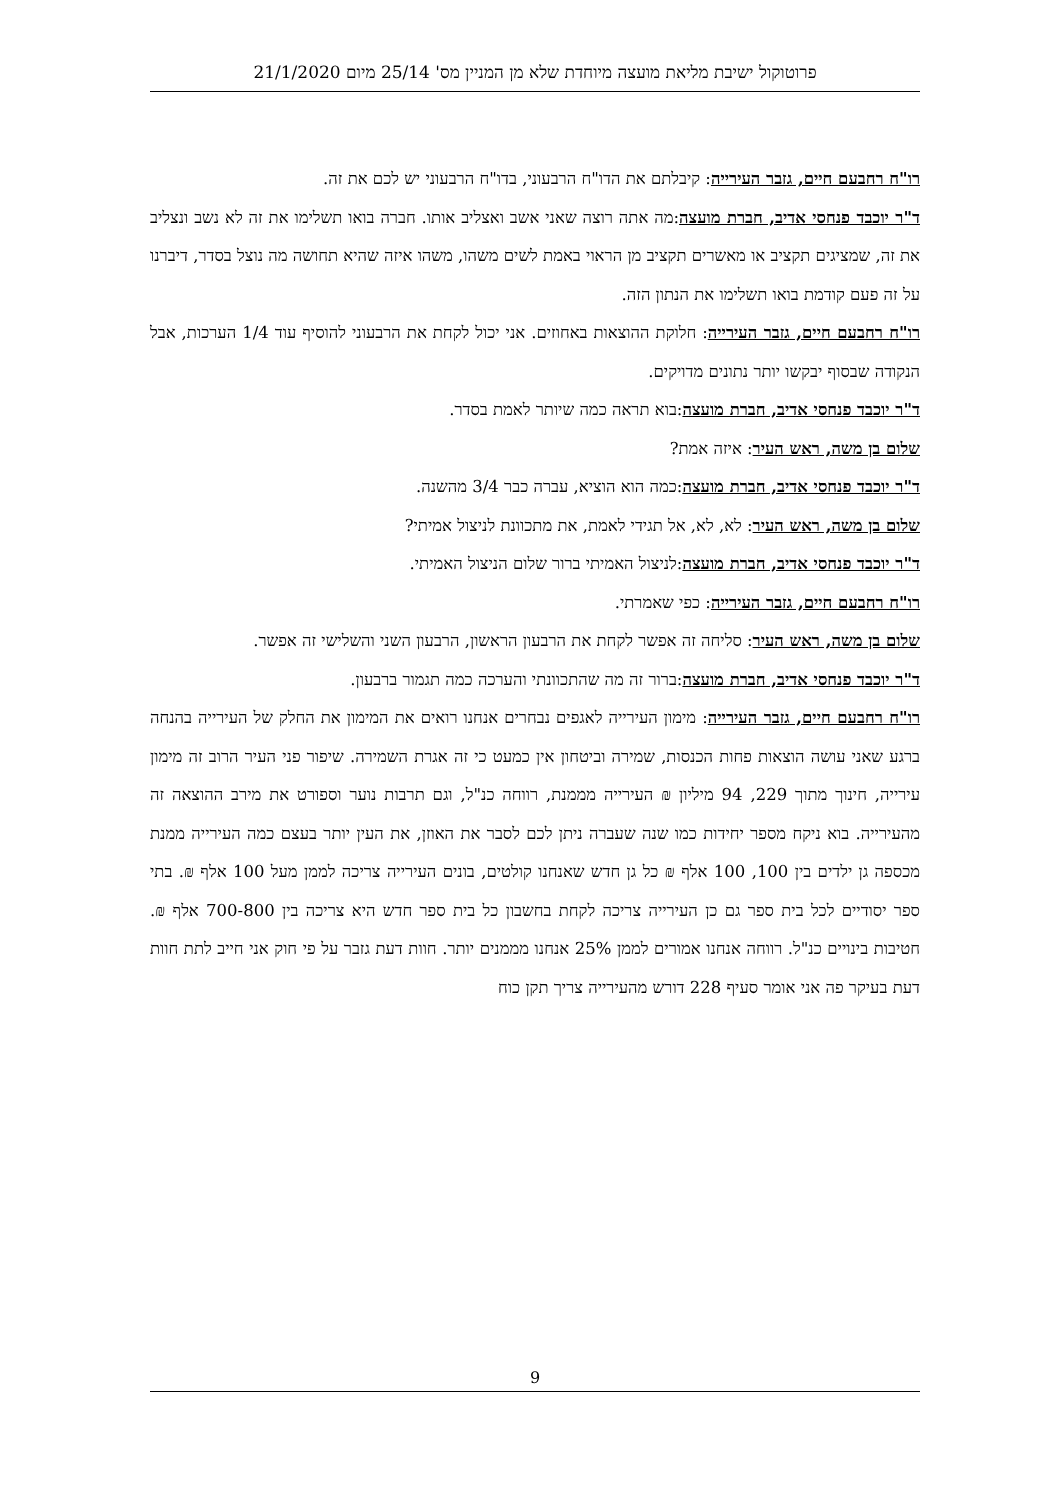פרוטוקול ישיבת מליאת מועצה מיוחדת שלא מן המניין מס' 25/14 מיום 21/1/2020
רו"ח רחבעם חיים, גזבר העירייה: קיבלתם את הדו"ח הרבעוני, בדו"ח הרבעוני יש לכם את זה.
ד"ר יוכבד פנחסי אדיב, חברת מועצה:מה אתה רוצה שאני אשב ואצליב אותו. חברה בואו תשלימו את זה לא נשב ונצליב את זה, שמציגים תקציב או מאשרים תקציב מן הראוי באמת לשים משהו, משהו איזה שהיא תחושה מה נוצל בסדר, דיברנו על זה פעם קודמת בואו תשלימו את הנתון הזה.
רו"ח רחבעם חיים, גזבר העירייה: חלוקת ההוצאות באחוזים. אני יכול לקחת את הרבעוני להוסיף עוד 1/4 הערכות, אבל הנקודה שבסוף יבקשו יותר נתונים מדויקים.
ד"ר יוכבד פנחסי אדיב, חברת מועצה:בוא תראה כמה שיותר לאמת בסדר.
שלום בן משה, ראש העיר: איזה אמת?
ד"ר יוכבד פנחסי אדיב, חברת מועצה:כמה הוא הוציא, עברה כבר 3/4 מהשנה.
שלום בן משה, ראש העיר: לא, לא, אל תגידי לאמת, את מתכוונת לניצול אמיתי?
ד"ר יוכבד פנחסי אדיב, חברת מועצה:לניצול האמיתי ברור שלום הניצול האמיתי.
רו"ח רחבעם חיים, גזבר העירייה: כפי שאמרתי.
שלום בן משה, ראש העיר: סליחה זה אפשר לקחת את הרבעון הראשון, הרבעון השני והשלישי זה אפשר.
ד"ר יוכבד פנחסי אדיב, חברת מועצה:ברור זה מה שהתכוונתי והערכה כמה תגמור ברבעון.
רו"ח רחבעם חיים, גזבר העירייה: מימון העירייה לאגפים נבחרים אנחנו רואים את המימון את החלק של העירייה בהנחה ברגע שאני עושה הוצאות פחות הכנסות, שמירה וביטחון אין כמעט כי זה אגרת השמירה. שיפור פני העיר הרוב זה מימון עירייה, חינוך מתוך 229, 94 מיליון ₪ העירייה מממנת, רווחה כנ"ל, וגם תרבות נוער וספורט את מירב ההוצאה זה מהעירייה. בוא ניקח מספר יחידות כמו שנה שעברה ניתן לכם לסבר את האוזן, את העין יותר בעצם כמה העירייה ממנת מכספה גן ילדים בין 100, 100 אלף ₪ כל גן חדש שאנחנו קולטים, בונים העירייה צריכה לממן מעל 100 אלף ₪. בתי ספר יסודיים לכל בית ספר גם כן העירייה צריכה לקחת בחשבון כל בית ספר חדש היא צריכה בין 700-800 אלף ₪. חטיבות בינויים כנ"ל. רווחה אנחנו אמורים לממן 25% אנחנו מממנים יותר. חוות דעת גזבר על פי חוק אני חייב לתת חוות דעת בעיקר פה אני אומר סעיף 228 דורש מהעירייה צריך תקן כוח
9